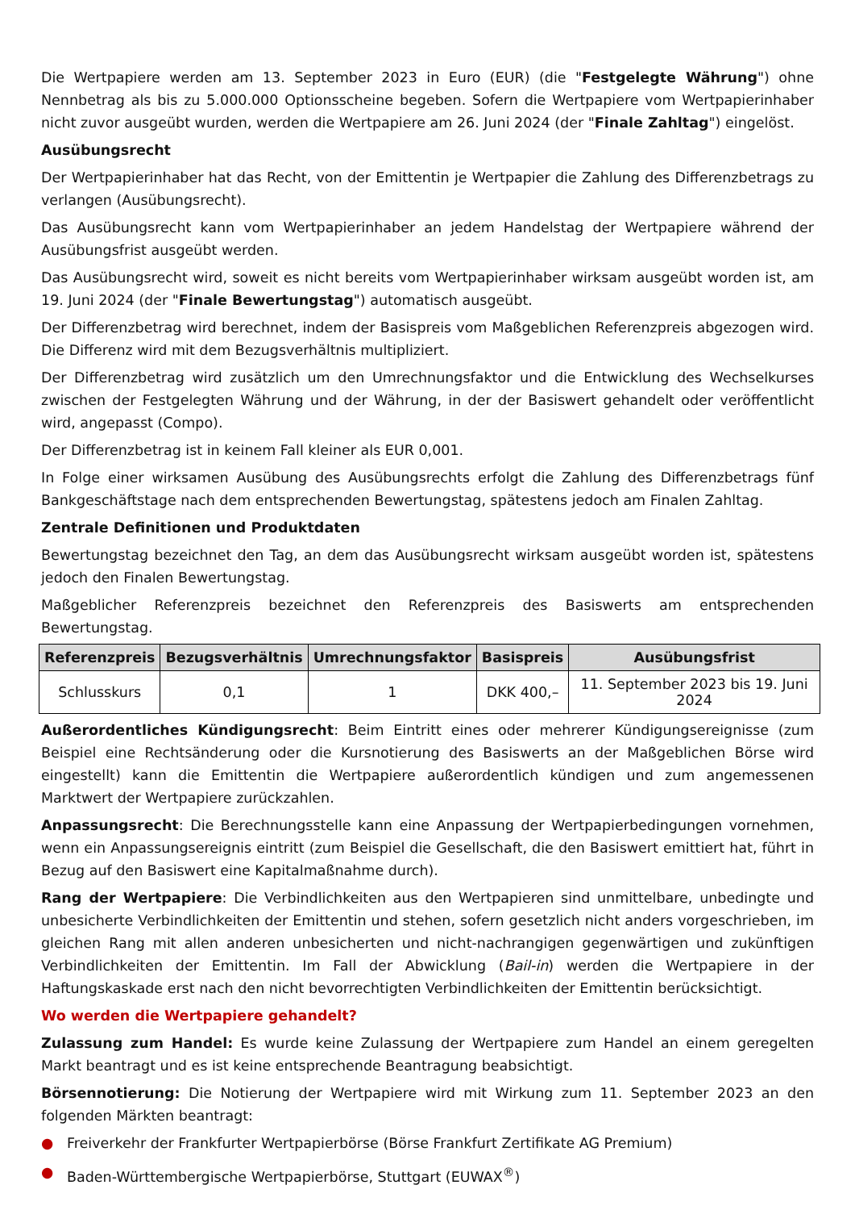Die Wertpapiere werden am 13. September 2023 in Euro (EUR) (die "Festgelegte Währung") ohne Nennbetrag als bis zu 5.000.000 Optionsscheine begeben. Sofern die Wertpapiere vom Wertpapierinhaber nicht zuvor ausgeübt wurden, werden die Wertpapiere am 26. Juni 2024 (der "Finale Zahltag") eingelöst.
Ausübungsrecht
Der Wertpapierinhaber hat das Recht, von der Emittentin je Wertpapier die Zahlung des Differenzbetrags zu verlangen (Ausübungsrecht).
Das Ausübungsrecht kann vom Wertpapierinhaber an jedem Handelstag der Wertpapiere während der Ausübungsfrist ausgeübt werden.
Das Ausübungsrecht wird, soweit es nicht bereits vom Wertpapierinhaber wirksam ausgeübt worden ist, am 19. Juni 2024 (der "Finale Bewertungstag") automatisch ausgeübt.
Der Differenzbetrag wird berechnet, indem der Basispreis vom Maßgeblichen Referenzpreis abgezogen wird. Die Differenz wird mit dem Bezugsverhältnis multipliziert.
Der Differenzbetrag wird zusätzlich um den Umrechnungsfaktor und die Entwicklung des Wechselkurses zwischen der Festgelegten Währung und der Währung, in der der Basiswert gehandelt oder veröffentlicht wird, angepasst (Compo).
Der Differenzbetrag ist in keinem Fall kleiner als EUR 0,001.
In Folge einer wirksamen Ausübung des Ausübungsrechts erfolgt die Zahlung des Differenzbetrags fünf Bankgeschäftstage nach dem entsprechenden Bewertungstag, spätestens jedoch am Finalen Zahltag.
Zentrale Definitionen und Produktdaten
Bewertungstag bezeichnet den Tag, an dem das Ausübungsrecht wirksam ausgeübt worden ist, spätestens jedoch den Finalen Bewertungstag.
Maßgeblicher Referenzpreis bezeichnet den Referenzpreis des Basiswerts am entsprechenden Bewertungstag.
| Referenzpreis | Bezugsverhältnis | Umrechnungsfaktor | Basispreis | Ausübungsfrist |
| --- | --- | --- | --- | --- |
| Schlusskurs | 0,1 | 1 | DKK 400,– | 11. September 2023 bis 19. Juni 2024 |
Außerordentliches Kündigungsrecht: Beim Eintritt eines oder mehrerer Kündigungsereignisse (zum Beispiel eine Rechtsänderung oder die Kursnotierung des Basiswerts an der Maßgeblichen Börse wird eingestellt) kann die Emittentin die Wertpapiere außerordentlich kündigen und zum angemessenen Marktwert der Wertpapiere zurückzahlen.
Anpassungsrecht: Die Berechnungsstelle kann eine Anpassung der Wertpapierbedingungen vornehmen, wenn ein Anpassungsereignis eintritt (zum Beispiel die Gesellschaft, die den Basiswert emittiert hat, führt in Bezug auf den Basiswert eine Kapitalmaßnahme durch).
Rang der Wertpapiere: Die Verbindlichkeiten aus den Wertpapieren sind unmittelbare, unbedingte und unbesicherte Verbindlichkeiten der Emittentin und stehen, sofern gesetzlich nicht anders vorgeschrieben, im gleichen Rang mit allen anderen unbesicherten und nicht-nachrangigen gegenwärtigen und zukünftigen Verbindlichkeiten der Emittentin. Im Fall der Abwicklung (Bail-in) werden die Wertpapiere in der Haftungskaskade erst nach den nicht bevorrechtigten Verbindlichkeiten der Emittentin berücksichtigt.
Wo werden die Wertpapiere gehandelt?
Zulassung zum Handel: Es wurde keine Zulassung der Wertpapiere zum Handel an einem geregelten Markt beantragt und es ist keine entsprechende Beantragung beabsichtigt.
Börsennotierung: Die Notierung der Wertpapiere wird mit Wirkung zum 11. September 2023 an den folgenden Märkten beantragt:
● Freiverkehr der Frankfurter Wertpapierbörse (Börse Frankfurt Zertifikate AG Premium)
● Baden-Württembergische Wertpapierbörse, Stuttgart (EUWAX<sup>®</sup>)